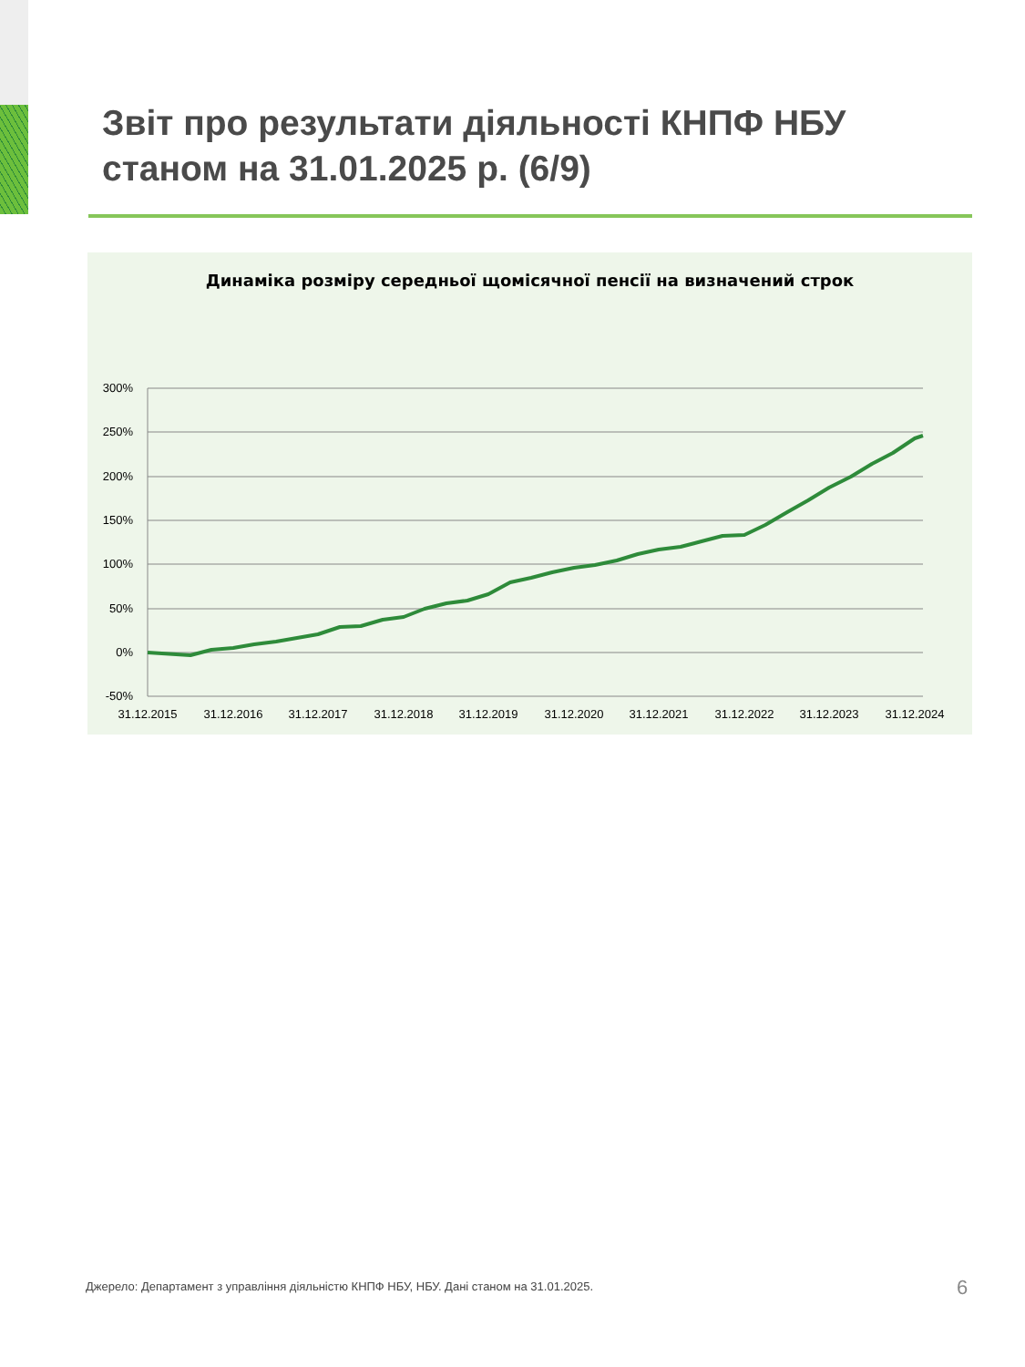Звіт про результати діяльності КНПФ НБУ станом на 31.01.2025 р. (6/9)
Динаміка розміру середньої щомісячної пенсії на визначений строк
300%
250%
200%
150%
100%
50%
0%
-50%
31.12.2015
31.12.2016
31.12.2017
31.12.2018
31.12.2019
31.12.2020
31.12.2021
31.12.2022
31.12.2023
31.12.2024
Джерело: Департамент з управління діяльністю КНПФ НБУ, НБУ. Дані станом на 31.01.2025.
6